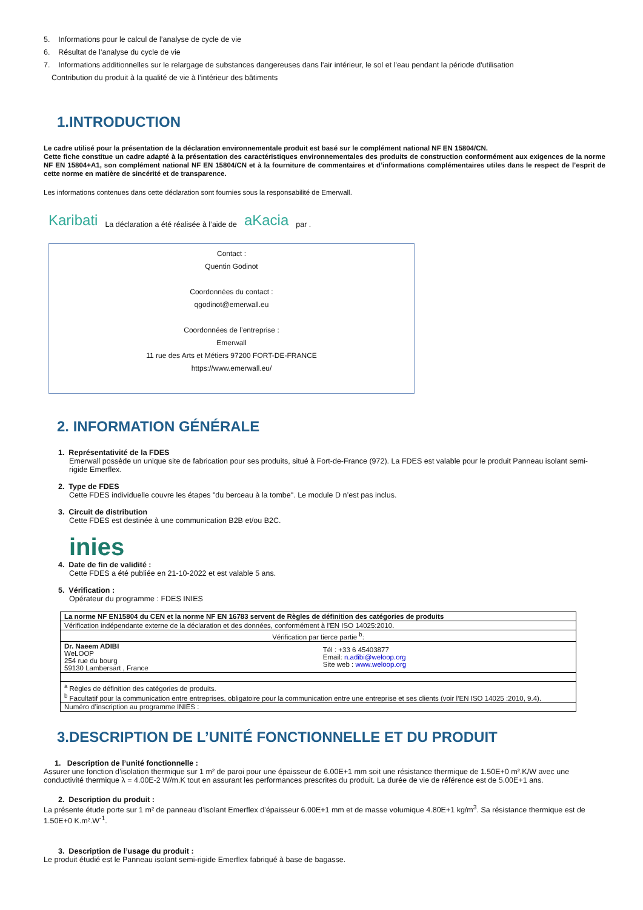5. Informations pour le calcul de l’analyse de cycle de vie
6. Résultat de l’analyse du cycle de vie
7. Informations additionnelles sur le relargage de substances dangereuses dans l'air intérieur, le sol et l'eau pendant la période d'utilisation
Contribution du produit à la qualité de vie à l’intérieur des bâtiments
1.INTRODUCTION
Le cadre utilisé pour la présentation de la déclaration environnementale produit est basé sur le complément national NF EN 15804/CN.
Cette fiche constitue un cadre adapté à la présentation des caractéristiques environnementales des produits de construction conformément aux exigences de la norme NF EN 15804+A1, son complément national NF EN 15804/CN et à la fourniture de commentaires et d’informations complémentaires utiles dans le respect de l’esprit de cette norme en matière de sincérité et de transparence.
Les informations contenues dans cette déclaration sont fournies sous la responsabilité de Emerwall.
Karibati La déclaration a été réalisée à l’aide de aKacia par .
Contact :
Quentin Godinot
Coordonnées du contact :
qgodinot@emerwall.eu
Coordonnées de l’entreprise :
Emerwall
11 rue des Arts et Métiers 97200 FORT-DE-FRANCE
https://www.emerwall.eu/
2. INFORMATION GÉNÉRALE
1. Représentativité de la FDES
Emerwall possède un unique site de fabrication pour ses produits, situé à Fort-de-France (972). La FDES est valable pour le produit Panneau isolant semi-rigide Emerflex.
2. Type de FDES
Cette FDES individuelle couvre les étapes "du berceau à la tombe". Le module D n’est pas inclus.
3. Circuit de distribution
Cette FDES est destinée à une communication B2B et/ou B2C.
inies
4. Date de fin de validité :
Cette FDES a été publiée en 21-10-2022 et est valable 5 ans.
5. Vérification :
Opérateur du programme : FDES INIES
| La norme NF EN15804 du CEN et la norme NF EN 16783 servent de Règles de définition des catégories de produits | |
| Vérification indépendante externe de la déclaration et des données, conformément à l'EN ISO 14025:2010. | |
| Vérification par tierce partie <sup>b</sup>: | |
| Dr. Naeem ADIBI WeLOOP 254 rue du bourg 59130 Lambersart , France | Tél : +33 6 45403877 Email: n.adibi@weloop.org Site web : www.weloop.org |
| <sup>a</sup> Règles de définition des catégories de produits. <sup>b</sup> Facultatif pour la communication entre entreprises, obligatoire pour la communication entre une entreprise et ses clients (voir l’EN ISO 14025 :2010, 9.4). | |
| Numéro d’inscription au programme INIES : | |
3.DESCRIPTION DE L’UNITÉ FONCTIONNELLE ET DU PRODUIT
1. Description de l’unité fonctionnelle :
Assurer une fonction d’isolation thermique sur 1 m² de paroi pour une épaisseur de 6.00E+1 mm soit une résistance thermique de 1.50E+0 m².K/W avec une conductivité thermique λ = 4.00E-2 W/m.K tout en assurant les performances prescrites du produit. La durée de vie de référence est de 5.00E+1 ans.
2. Description du produit :
La présente étude porte sur 1 m² de panneau d’isolant Emerflex d’épaisseur 6.00E+1 mm et de masse volumique 4.80E+1 kg/m<sup>3</sup>. Sa résistance thermique est de 1.50E+0 K.m².W<sup>-1</sup>.
3. Description de l’usage du produit :
Le produit étudié est le Panneau isolant semi-rigide Emerflex fabriqué à base de bagasse.